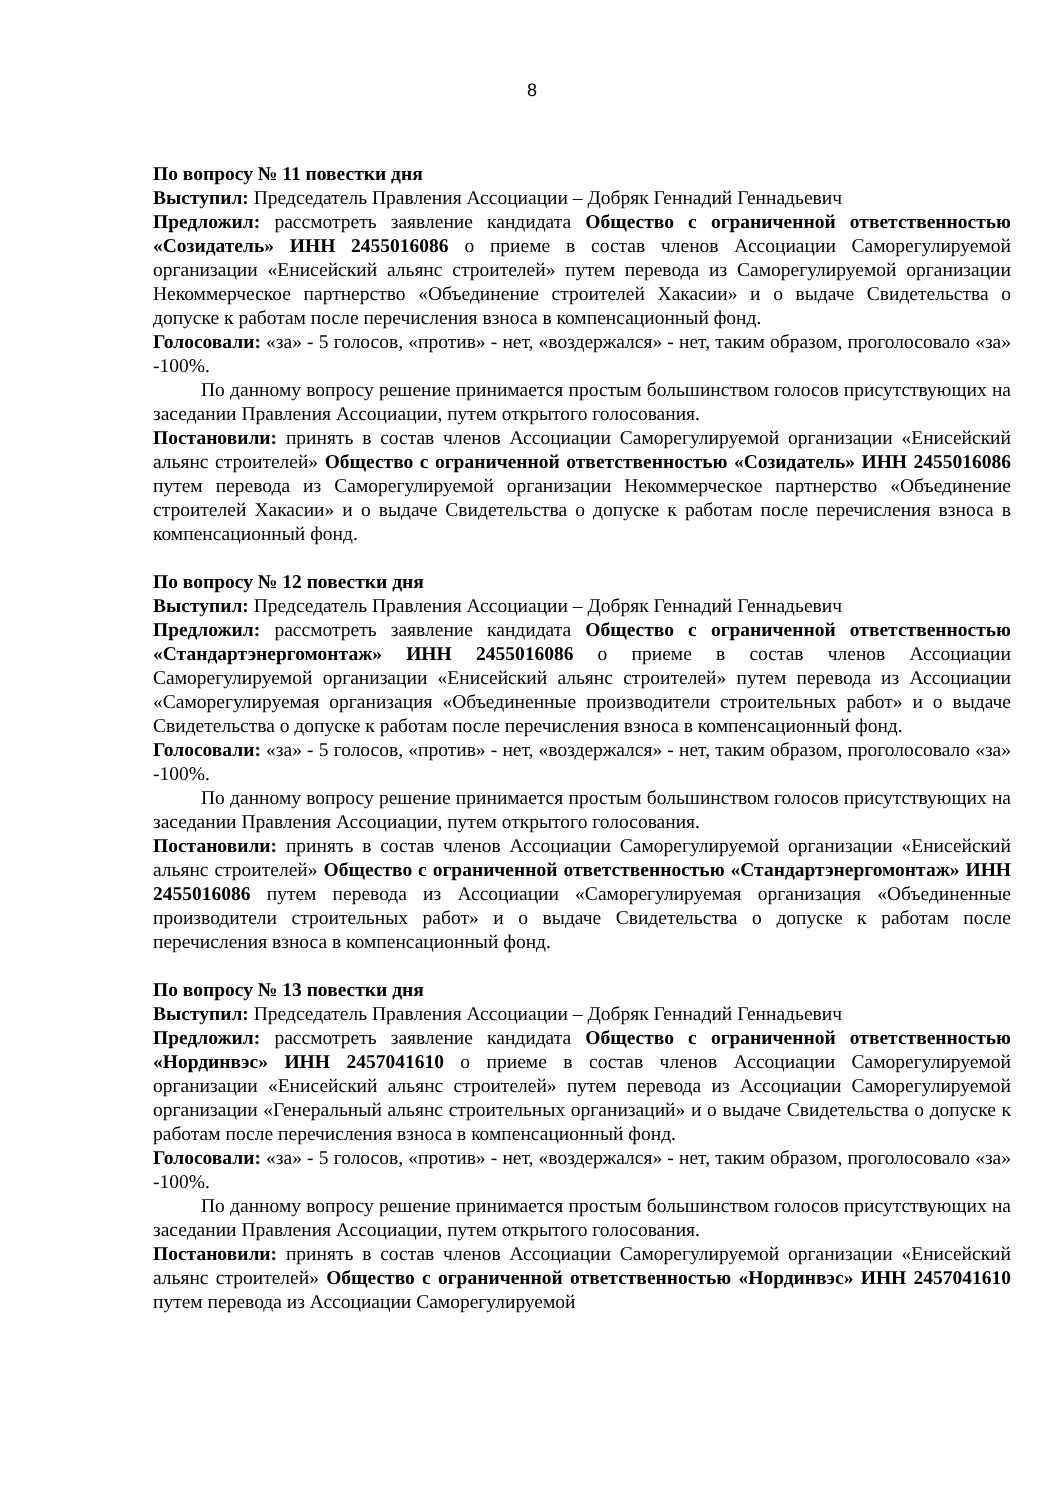8
По вопросу № 11 повестки дня
Выступил: Председатель Правления Ассоциации – Добряк Геннадий Геннадьевич
Предложил: рассмотреть заявление кандидата Общество с ограниченной ответственностью «Созидатель» ИНН 2455016086 о приеме в состав членов Ассоциации Саморегулируемой организации «Енисейский альянс строителей» путем перевода из Саморегулируемой организации Некоммерческое партнерство «Объединение строителей Хакасии» и о выдаче Свидетельства о допуске к работам после перечисления взноса в компенсационный фонд.
Голосовали: «за» - 5 голосов, «против» - нет, «воздержался» - нет, таким образом, проголосовало «за» -100%.
По данному вопросу решение принимается простым большинством голосов присутствующих на заседании Правления Ассоциации, путем открытого голосования.
Постановили: принять в состав членов Ассоциации Саморегулируемой организации «Енисейский альянс строителей» Общество с ограниченной ответственностью «Созидатель» ИНН 2455016086 путем перевода из Саморегулируемой организации Некоммерческое партнерство «Объединение строителей Хакасии» и о выдаче Свидетельства о допуске к работам после перечисления взноса в компенсационный фонд.
По вопросу № 12 повестки дня
Выступил: Председатель Правления Ассоциации – Добряк Геннадий Геннадьевич
Предложил: рассмотреть заявление кандидата Общество с ограниченной ответственностью «Стандартэнергомонтаж» ИНН 2455016086 о приеме в состав членов Ассоциации Саморегулируемой организации «Енисейский альянс строителей» путем перевода из Ассоциации «Саморегулируемая организация «Объединенные производители строительных работ» и о выдаче Свидетельства о допуске к работам после перечисления взноса в компенсационный фонд.
Голосовали: «за» - 5 голосов, «против» - нет, «воздержался» - нет, таким образом, проголосовало «за» -100%.
По данному вопросу решение принимается простым большинством голосов присутствующих на заседании Правления Ассоциации, путем открытого голосования.
Постановили: принять в состав членов Ассоциации Саморегулируемой организации «Енисейский альянс строителей» Общество с ограниченной ответственностью «Стандартэнергомонтаж» ИНН 2455016086 путем перевода из Ассоциации «Саморегулируемая организация «Объединенные производители строительных работ» и о выдаче Свидетельства о допуске к работам после перечисления взноса в компенсационный фонд.
По вопросу № 13 повестки дня
Выступил: Председатель Правления Ассоциации – Добряк Геннадий Геннадьевич
Предложил: рассмотреть заявление кандидата Общество с ограниченной ответственностью «Нординвэс» ИНН 2457041610 о приеме в состав членов Ассоциации Саморегулируемой организации «Енисейский альянс строителей» путем перевода из Ассоциации Саморегулируемой организации «Генеральный альянс строительных организаций» и о выдаче Свидетельства о допуске к работам после перечисления взноса в компенсационный фонд.
Голосовали: «за» - 5 голосов, «против» - нет, «воздержался» - нет, таким образом, проголосовало «за» -100%.
По данному вопросу решение принимается простым большинством голосов присутствующих на заседании Правления Ассоциации, путем открытого голосования.
Постановили: принять в состав членов Ассоциации Саморегулируемой организации «Енисейский альянс строителей» Общество с ограниченной ответственностью «Нординвэс» ИНН 2457041610 путем перевода из Ассоциации Саморегулируемой